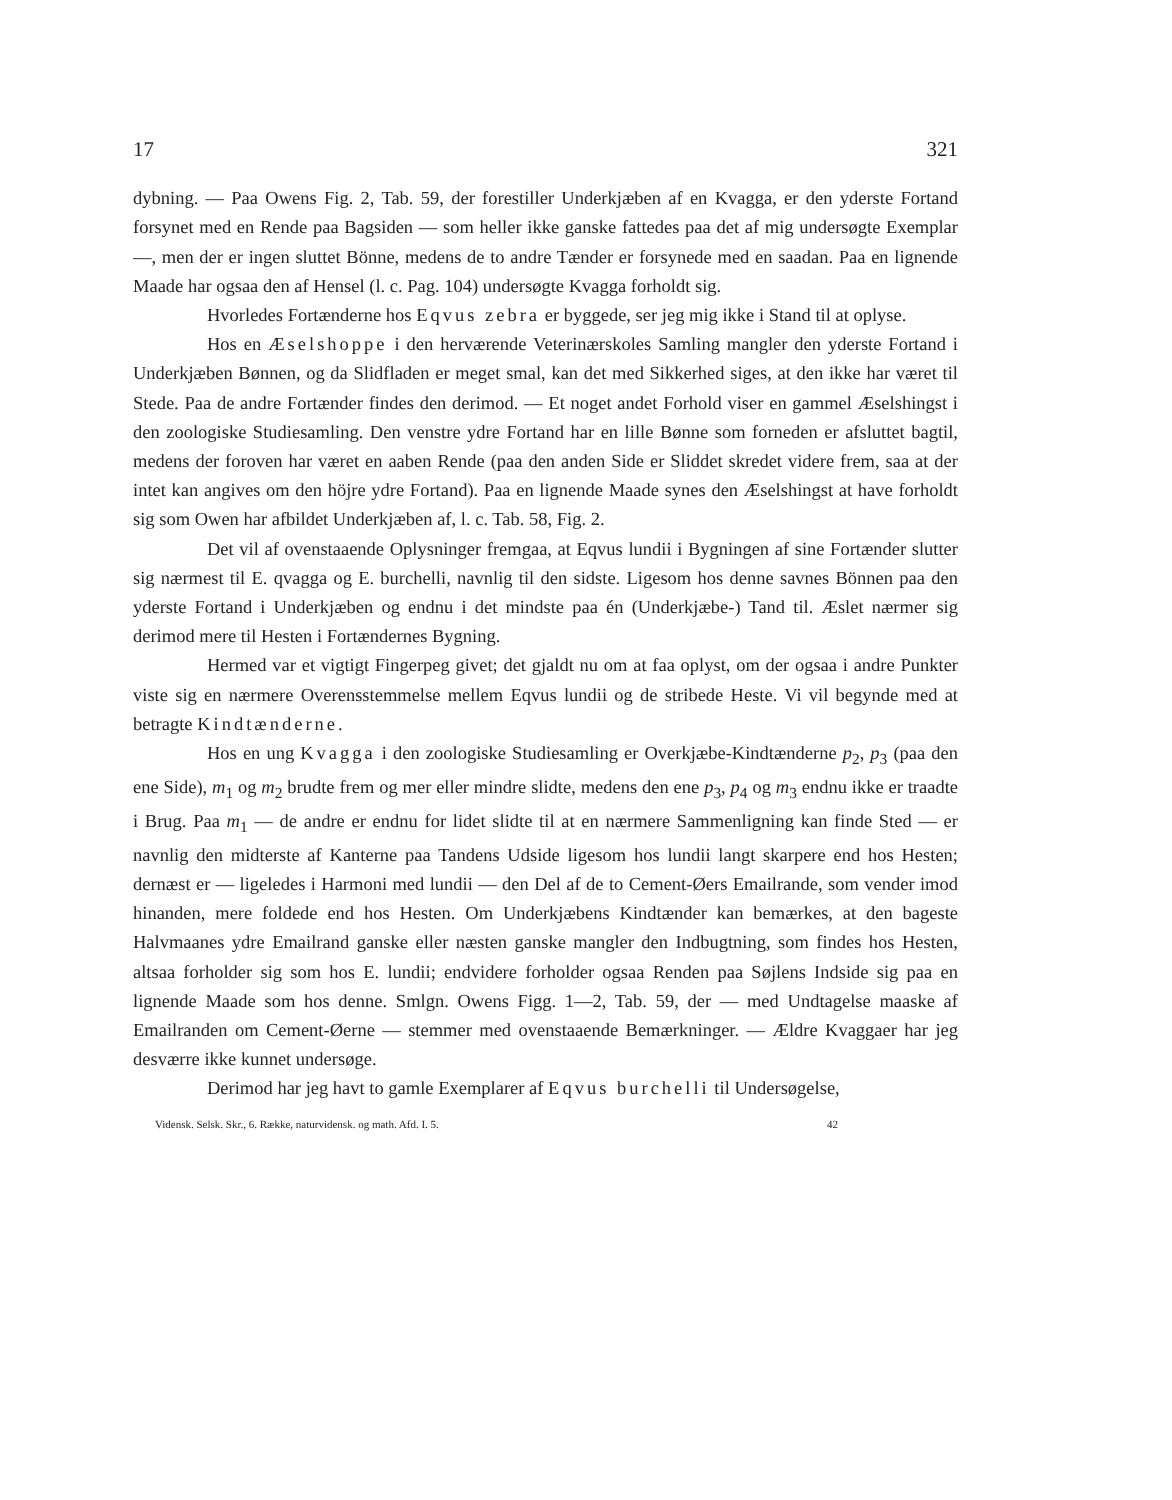17 321
dybning. — Paa Owens Fig. 2, Tab. 59, der forestiller Underkjæben af en Kvagga, er den yderste Fortand forsynet med en Rende paa Bagsiden — som heller ikke ganske fattedes paa det af mig undersøgte Exemplar —, men der er ingen sluttet Bönne, medens de to andre Tænder er forsynede med en saadan. Paa en lignende Maade har ogsaa den af Hensel (l. c. Pag. 104) undersøgte Kvagga forholdt sig.
Hvorledes Fortænderne hos Eqvus zebra er byggede, ser jeg mig ikke i Stand til at oplyse.
Hos en Æselshoppe i den herværende Veterinærskoles Samling mangler den yderste Fortand i Underkjæben Bønnen, og da Slidfladen er meget smal, kan det med Sikkerhed siges, at den ikke har været til Stede. Paa de andre Fortænder findes den derimod. — Et noget andet Forhold viser en gammel Æselshingst i den zoologiske Studiesamling. Den venstre ydre Fortand har en lille Bønne som forneden er afsluttet bagtil, medens der foroven har været en aaben Rende (paa den anden Side er Sliddet skredet videre frem, saa at der intet kan angives om den höjre ydre Fortand). Paa en lignende Maade synes den Æselshingst at have forholdt sig som Owen har afbildet Underkjæben af, l. c. Tab. 58, Fig. 2.
Det vil af ovenstaaende Oplysninger fremgaa, at Eqvus lundii i Bygningen af sine Fortænder slutter sig nærmest til E. qvagga og E. burchelli, navnlig til den sidste. Ligesom hos denne savnes Bönnen paa den yderste Fortand i Underkjæben og endnu i det mindste paa én (Underkjæbe-) Tand til. Æslet nærmer sig derimod mere til Hesten i Fortændernes Bygning.
Hermed var et vigtigt Fingerpeg givet; det gjaldt nu om at faa oplyst, om der ogsaa i andre Punkter viste sig en nærmere Overensstemmelse mellem Eqvus lundii og de stribede Heste. Vi vil begynde med at betragte Kindtænderne.
Hos en ung Kvagga i den zoologiske Studiesamling er Overkjæbe-Kindtænderne p<sub>2</sub>, p<sub>3</sub> (paa den ene Side), m<sub>1</sub> og m<sub>2</sub> brudte frem og mer eller mindre slidte, medens den ene p<sub>3</sub>, p<sub>4</sub> og m<sub>3</sub> endnu ikke er traadte i Brug. Paa m<sub>1</sub> — de andre er endnu for lidet slidte til at en nærmere Sammenligning kan finde Sted — er navnlig den midterste af Kanterne paa Tandens Udside ligesom hos lundii langt skarpere end hos Hesten; dernæst er — ligeledes i Harmoni med lundii — den Del af de to Cement-Øers Emailrande, som vender imod hinanden, mere foldede end hos Hesten. Om Underkjæbens Kindtænder kan bemærkes, at den bageste Halvmaanes ydre Emailrand ganske eller næsten ganske mangler den Indbugtning, som findes hos Hesten, altsaa forholder sig som hos E. lundii; endvidere forholder ogsaa Renden paa Søjlens Indside sig paa en lignende Maade som hos denne. Smlgn. Owens Figg. 1—2, Tab. 59, der — med Undtagelse maaske af Emailranden om Cement-Øerne — stemmer med ovenstaaende Bemærkninger. — Ældre Kvaggaer har jeg desværre ikke kunnet undersøge.
Derimod har jeg havt to gamle Exemplarer af Eqvus burchelli til Undersøgelse,
Vidensk. Selsk. Skr., 6. Række, naturvidensk. og math. Afd. I. 5. 42